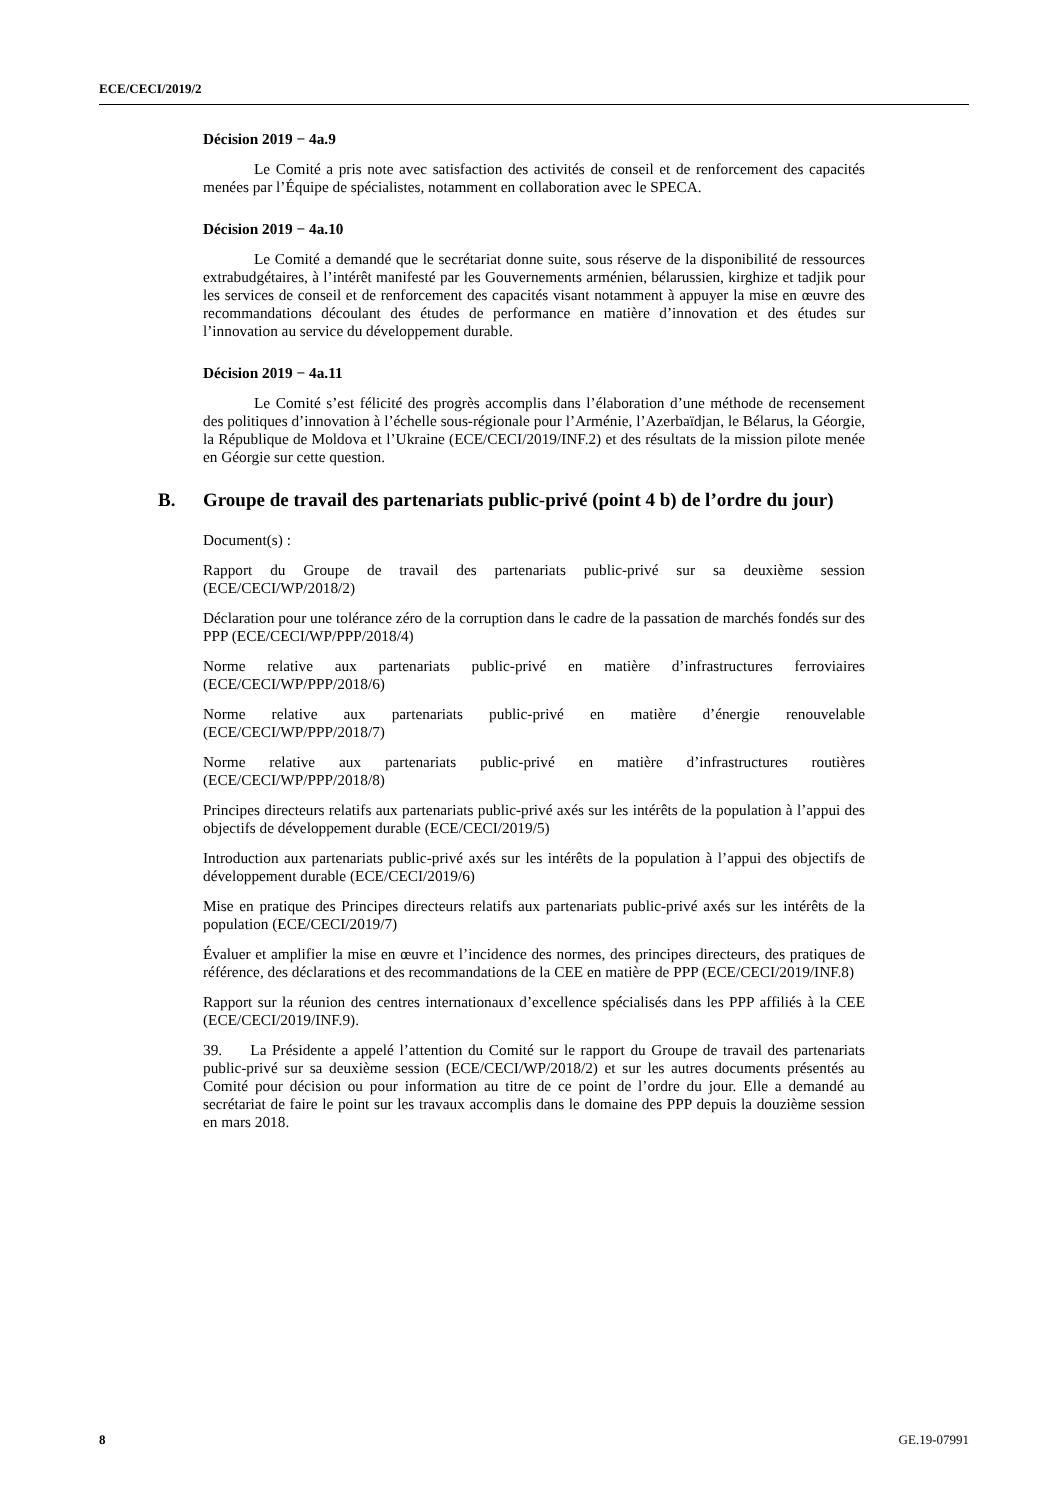ECE/CECI/2019/2
Décision 2019 − 4a.9
Le Comité a pris note avec satisfaction des activités de conseil et de renforcement des capacités menées par l’Équipe de spécialistes, notamment en collaboration avec le SPECA.
Décision 2019 − 4a.10
Le Comité a demandé que le secrétariat donne suite, sous réserve de la disponibilité de ressources extrabudgétaires, à l’intérêt manifesté par les Gouvernements arménien, bélarussien, kirghize et tadjik pour les services de conseil et de renforcement des capacités visant notamment à appuyer la mise en œuvre des recommandations découlant des études de performance en matière d’innovation et des études sur l’innovation au service du développement durable.
Décision 2019 − 4a.11
Le Comité s’est félicité des progrès accomplis dans l’élaboration d’une méthode de recensement des politiques d’innovation à l’échelle sous-régionale pour l’Arménie, l’Azerbaïdjan, le Bélarus, la Géorgie, la République de Moldova et l’Ukraine (ECE/CECI/2019/INF.2) et des résultats de la mission pilote menée en Géorgie sur cette question.
B. Groupe de travail des partenariats public-privé (point 4 b) de l’ordre du jour)
Document(s) :
Rapport du Groupe de travail des partenariats public-privé sur sa deuxième session (ECE/CECI/WP/2018/2)
Déclaration pour une tolérance zéro de la corruption dans le cadre de la passation de marchés fondés sur des PPP (ECE/CECI/WP/PPP/2018/4)
Norme relative aux partenariats public-privé en matière d’infrastructures ferroviaires (ECE/CECI/WP/PPP/2018/6)
Norme relative aux partenariats public-privé en matière d’énergie renouvelable (ECE/CECI/WP/PPP/2018/7)
Norme relative aux partenariats public-privé en matière d’infrastructures routières (ECE/CECI/WP/PPP/2018/8)
Principes directeurs relatifs aux partenariats public-privé axés sur les intérêts de la population à l’appui des objectifs de développement durable (ECE/CECI/2019/5)
Introduction aux partenariats public-privé axés sur les intérêts de la population à l’appui des objectifs de développement durable (ECE/CECI/2019/6)
Mise en pratique des Principes directeurs relatifs aux partenariats public-privé axés sur les intérêts de la population (ECE/CECI/2019/7)
Évaluer et amplifier la mise en œuvre et l’incidence des normes, des principes directeurs, des pratiques de référence, des déclarations et des recommandations de la CEE en matière de PPP (ECE/CECI/2019/INF.8)
Rapport sur la réunion des centres internationaux d’excellence spécialisés dans les PPP affiliés à la CEE (ECE/CECI/2019/INF.9).
39. La Présidente a appelé l’attention du Comité sur le rapport du Groupe de travail des partenariats public-privé sur sa deuxième session (ECE/CECI/WP/2018/2) et sur les autres documents présentés au Comité pour décision ou pour information au titre de ce point de l’ordre du jour. Elle a demandé au secrétariat de faire le point sur les travaux accomplis dans le domaine des PPP depuis la douzième session en mars 2018.
8 GE.19-07991